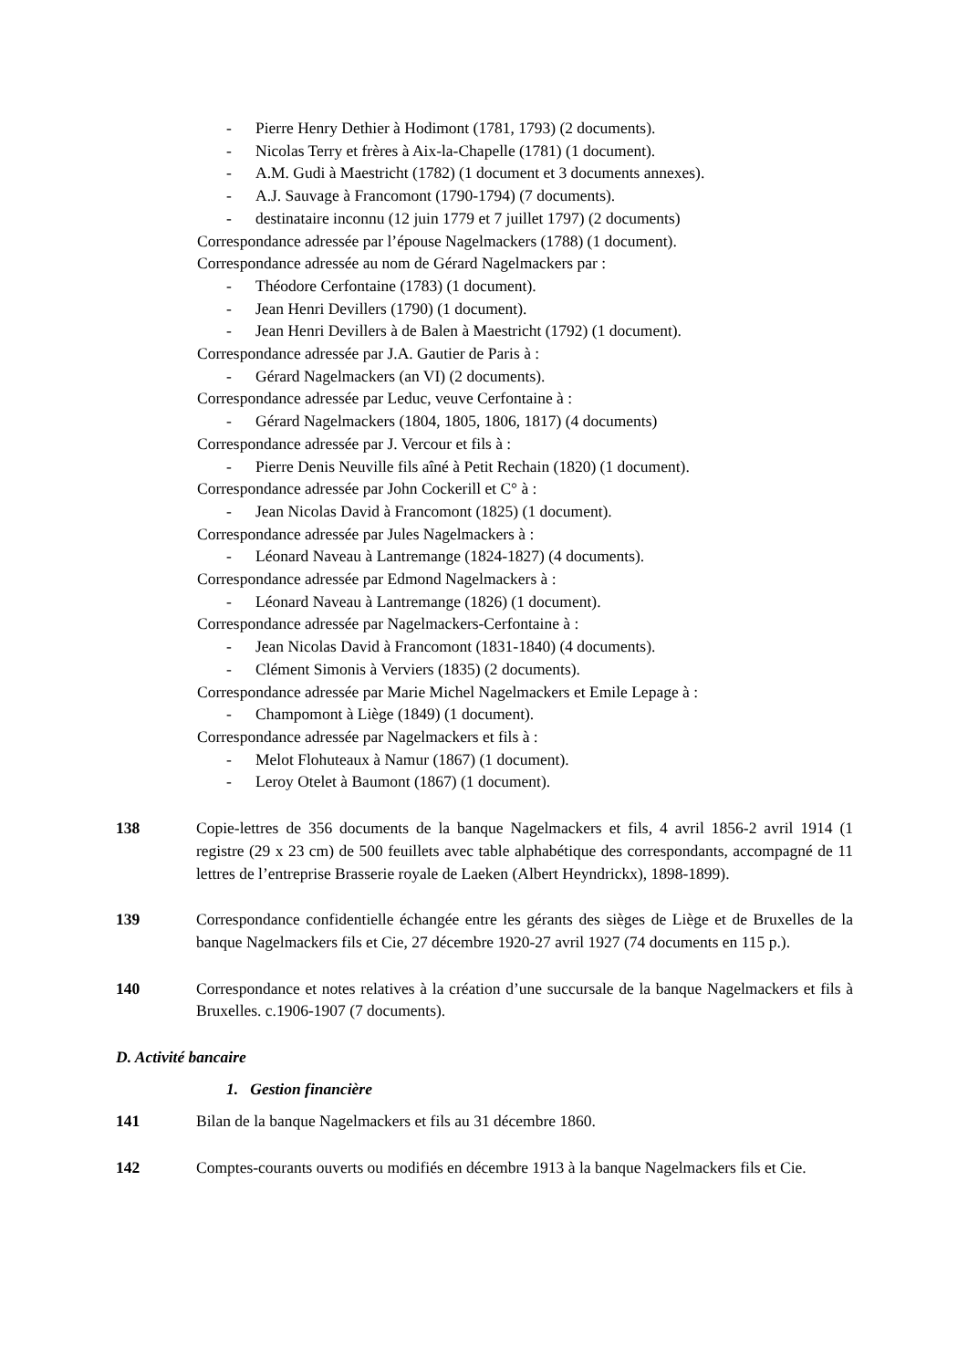- Pierre Henry Dethier à Hodimont (1781, 1793) (2 documents).
- Nicolas Terry et frères à Aix-la-Chapelle (1781) (1 document).
- A.M. Gudi à Maestricht (1782) (1 document et 3 documents annexes).
- A.J. Sauvage à Francomont (1790-1794) (7 documents).
- destinataire inconnu (12 juin 1779 et 7 juillet 1797) (2 documents)
Correspondance adressée par l’épouse Nagelmackers (1788) (1 document).
Correspondance adressée au nom de Gérard Nagelmackers par :
- Théodore Cerfontaine (1783) (1 document).
- Jean Henri Devillers (1790) (1 document).
- Jean Henri Devillers à de Balen à Maestricht (1792) (1 document).
Correspondance adressée par J.A. Gautier de Paris à :
- Gérard Nagelmackers (an VI) (2 documents).
Correspondance adressée par Leduc, veuve Cerfontaine à :
- Gérard Nagelmackers (1804, 1805, 1806, 1817) (4 documents)
Correspondance adressée par J. Vercour et fils à :
- Pierre Denis Neuville fils aîné à Petit Rechain (1820) (1 document).
Correspondance adressée par John Cockerill et C° à :
- Jean Nicolas David à Francomont (1825) (1 document).
Correspondance adressée par Jules Nagelmackers à :
- Léonard Naveau à Lantremange (1824-1827) (4 documents).
Correspondance adressée par Edmond Nagelmackers à :
- Léonard Naveau à Lantremange (1826) (1 document).
Correspondance adressée par Nagelmackers-Cerfontaine à :
- Jean Nicolas David à Francomont (1831-1840) (4 documents).
- Clément Simonis à Verviers (1835) (2 documents).
Correspondance adressée par Marie Michel Nagelmackers et Emile Lepage à :
- Champomont à Liège (1849) (1 document).
Correspondance adressée par Nagelmackers et fils à :
- Melot Flohuteaux à Namur (1867) (1 document).
- Leroy Otelet à Baumont (1867) (1 document).
138 Copie-lettres de 356 documents de la banque Nagelmackers et fils, 4 avril 1856-2 avril 1914 (1 registre (29 x 23 cm) de 500 feuillets avec table alphabétique des correspondants, accompagné de 11 lettres de l’entreprise Brasserie royale de Laeken (Albert Heyndrickx), 1898-1899).
139 Correspondance confidentielle échangée entre les gérants des sièges de Liège et de Bruxelles de la banque Nagelmackers fils et Cie, 27 décembre 1920-27 avril 1927 (74 documents en 115 p.).
140 Correspondance et notes relatives à la création d’une succursale de la banque Nagelmackers et fils à Bruxelles. c.1906-1907 (7 documents).
D. Activité bancaire
1. Gestion financière
141 Bilan de la banque Nagelmackers et fils au 31 décembre 1860.
142 Comptes-courants ouverts ou modifiés en décembre 1913 à la banque Nagelmackers fils et Cie.